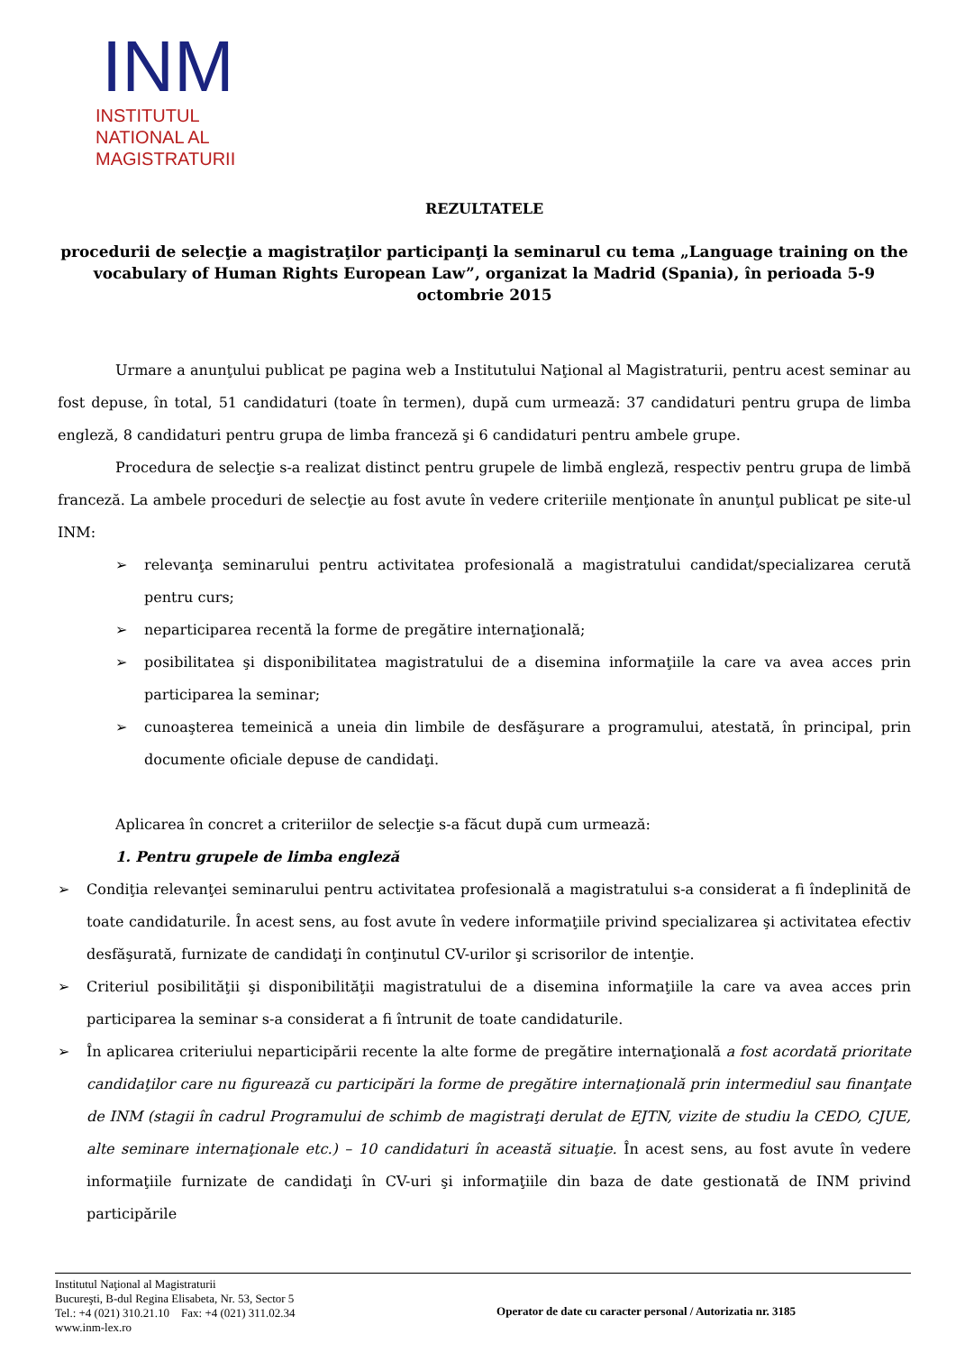INM
INSTITUTUL
NATIONAL AL
MAGISTRATURII
REZULTATELE
procedurii de selecţie a magistraţilor participanţi la seminarul cu tema „Language training on the vocabulary of Human Rights European Law”, organizat la Madrid (Spania), în perioada 5-9 octombrie 2015
Urmare a anunţului publicat pe pagina web a Institutului Naţional al Magistraturii, pentru acest seminar au fost depuse, în total, 51 candidaturi (toate în termen), după cum urmează: 37 candidaturi pentru grupa de limba engleză, 8 candidaturi pentru grupa de limba franceză şi 6 candidaturi pentru ambele grupe.
Procedura de selecţie s-a realizat distinct pentru grupele de limbă engleză, respectiv pentru grupa de limbă franceză. La ambele proceduri de selecţie au fost avute în vedere criteriile menţionate în anunţul publicat pe site-ul INM:
➢ relevanţa seminarului pentru activitatea profesională a magistratului candidat/specializarea cerută pentru curs;
➢ neparticiparea recentă la forme de pregătire internaţională;
➢ posibilitatea şi disponibilitatea magistratului de a disemina informaţiile la care va avea acces prin participarea la seminar;
➢ cunoaşterea temeinică a uneia din limbile de desfăşurare a programului, atestată, în principal, prin documente oficiale depuse de candidaţi.
Aplicarea în concret a criteriilor de selecţie s-a făcut după cum urmează:
1. Pentru grupele de limba engleză
➢ Condiţia relevanţei seminarului pentru activitatea profesională a magistratului s-a considerat a fi îndeplinită de toate candidaturile. În acest sens, au fost avute în vedere informaţiile privind specializarea şi activitatea efectiv desfăşurată, furnizate de candidaţi în conţinutul CV-urilor şi scrisorilor de intenţie.
➢ Criteriul posibilităţii şi disponibilităţii magistratului de a disemina informaţiile la care va avea acces prin participarea la seminar s-a considerat a fi întrunit de toate candidaturile.
➢ În aplicarea criteriului neparticipării recente la alte forme de pregătire internaţională a fost acordată prioritate candidaţilor care nu figurează cu participări la forme de pregătire internaţională prin intermediul sau finanţate de INM (stagii în cadrul Programului de schimb de magistraţi derulat de EJTN, vizite de studiu la CEDO, CJUE, alte seminare internaţionale etc.) – 10 candidaturi în această situaţie. În acest sens, au fost avute în vedere informaţiile furnizate de candidaţi în CV-uri şi informaţiile din baza de date gestionată de INM privind participările
Institutul Naţional al Magistraturii
Bucureşti, B-dul Regina Elisabeta, Nr. 53, Sector 5
Tel.: +4 (021) 310.21.10 Fax: +4 (021) 311.02.34
www.inm-lex.ro
Operator de date cu caracter personal / Autorizatia nr. 3185